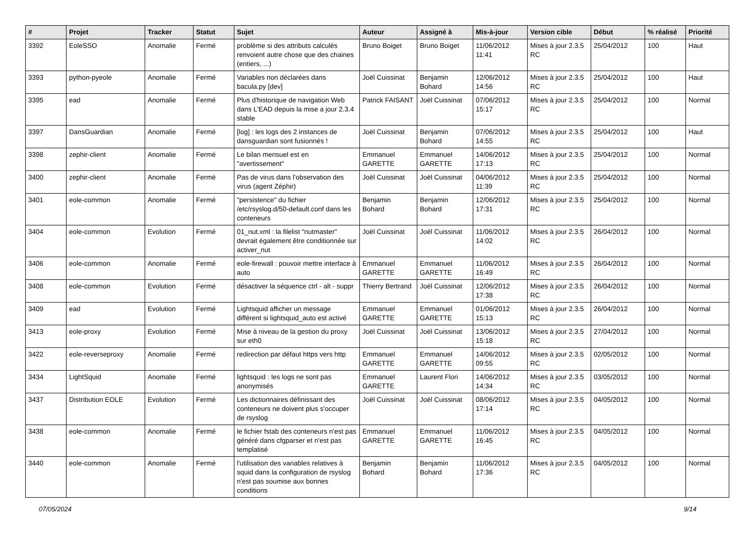| # | Projet | Tracker | Statut | Sujet | Auteur | Assigné à | Mis-à-jour | Version cible | Début | % réalisé | Priorité |
| --- | --- | --- | --- | --- | --- | --- | --- | --- | --- | --- | --- |
| 3392 | EoleSSO | Anomalie | Fermé | problème si des attributs calculés renvoient autre chose que des chaines (entiers, ...) | Bruno Boiget | Bruno Boiget | 11/06/2012 11:41 | Mises à jour 2.3.5 RC | 25/04/2012 | 100 | Haut |
| 3393 | python-pyeole | Anomalie | Fermé | Variables non déclarées dans bacula.py [dev] | Joël Cuissinat | Benjamin Bohard | 12/06/2012 14:56 | Mises à jour 2.3.5 RC | 25/04/2012 | 100 | Haut |
| 3395 | ead | Anomalie | Fermé | Plus d'historique de navigation Web dans L'EAD depuis la mise a jour 2.3.4 stable | Patrick FAISANT | Joël Cuissinat | 07/06/2012 15:17 | Mises à jour 2.3.5 RC | 25/04/2012 | 100 | Normal |
| 3397 | DansGuardian | Anomalie | Fermé | [log] : les logs des 2 instances de dansguardian sont fusionnés ! | Joël Cuissinat | Benjamin Bohard | 07/06/2012 14:55 | Mises à jour 2.3.5 RC | 25/04/2012 | 100 | Haut |
| 3398 | zephir-client | Anomalie | Fermé | Le bilan mensuel est en "avertissement" | Emmanuel GARETTE | Emmanuel GARETTE | 14/06/2012 17:13 | Mises à jour 2.3.5 RC | 25/04/2012 | 100 | Normal |
| 3400 | zephir-client | Anomalie | Fermé | Pas de virus dans l'observation des virus (agent Zéphir) | Joël Cuissinat | Joël Cuissinat | 04/06/2012 11:39 | Mises à jour 2.3.5 RC | 25/04/2012 | 100 | Normal |
| 3401 | eole-common | Anomalie | Fermé | "persistence" du fichier /etc/rsyslog.d/50-default.conf dans les conteneurs | Benjamin Bohard | Benjamin Bohard | 12/06/2012 17:31 | Mises à jour 2.3.5 RC | 25/04/2012 | 100 | Normal |
| 3404 | eole-common | Evolution | Fermé | 01_nut.xml : la filelist "nutmaster" devrait également être conditionnée sur activer_nut | Joël Cuissinat | Joël Cuissinat | 11/06/2012 14:02 | Mises à jour 2.3.5 RC | 26/04/2012 | 100 | Normal |
| 3406 | eole-common | Anomalie | Fermé | eole-firewall : pouvoir mettre interface à auto | Emmanuel GARETTE | Emmanuel GARETTE | 11/06/2012 16:49 | Mises à jour 2.3.5 RC | 26/04/2012 | 100 | Normal |
| 3408 | eole-common | Evolution | Fermé | désactiver la séquence ctrl - alt - suppr | Thierry Bertrand | Joël Cuissinat | 12/06/2012 17:38 | Mises à jour 2.3.5 RC | 26/04/2012 | 100 | Normal |
| 3409 | ead | Evolution | Fermé | Lightsquid afficher un message différent si lightsquid_auto est activé | Emmanuel GARETTE | Emmanuel GARETTE | 01/06/2012 15:13 | Mises à jour 2.3.5 RC | 26/04/2012 | 100 | Normal |
| 3413 | eole-proxy | Evolution | Fermé | Mise à niveau de la gestion du proxy sur eth0 | Joël Cuissinat | Joël Cuissinat | 13/06/2012 15:18 | Mises à jour 2.3.5 RC | 27/04/2012 | 100 | Normal |
| 3422 | eole-reverseproxy | Anomalie | Fermé | redirection par défaut https vers http | Emmanuel GARETTE | Emmanuel GARETTE | 14/06/2012 09:55 | Mises à jour 2.3.5 RC | 02/05/2012 | 100 | Normal |
| 3434 | LightSquid | Anomalie | Fermé | lightsquid : les logs ne sont pas anonymisés | Emmanuel GARETTE | Laurent Flori | 14/06/2012 14:34 | Mises à jour 2.3.5 RC | 03/05/2012 | 100 | Normal |
| 3437 | Distribution EOLE | Evolution | Fermé | Les dictionnaires définissant des conteneurs ne doivent plus s'occuper de rsyslog | Joël Cuissinat | Joël Cuissinat | 08/06/2012 17:14 | Mises à jour 2.3.5 RC | 04/05/2012 | 100 | Normal |
| 3438 | eole-common | Anomalie | Fermé | le fichier fstab des conteneurs n'est pas généré dans cfgparser et n'est pas templatisé | Emmanuel GARETTE | Emmanuel GARETTE | 11/06/2012 16:45 | Mises à jour 2.3.5 RC | 04/05/2012 | 100 | Normal |
| 3440 | eole-common | Anomalie | Fermé | l'utilisation des variables relatives à squid dans la configuration de rsyslog n'est pas soumise aux bonnes conditions | Benjamin Bohard | Benjamin Bohard | 11/06/2012 17:36 | Mises à jour 2.3.5 RC | 04/05/2012 | 100 | Normal |
07/05/2024 9/14